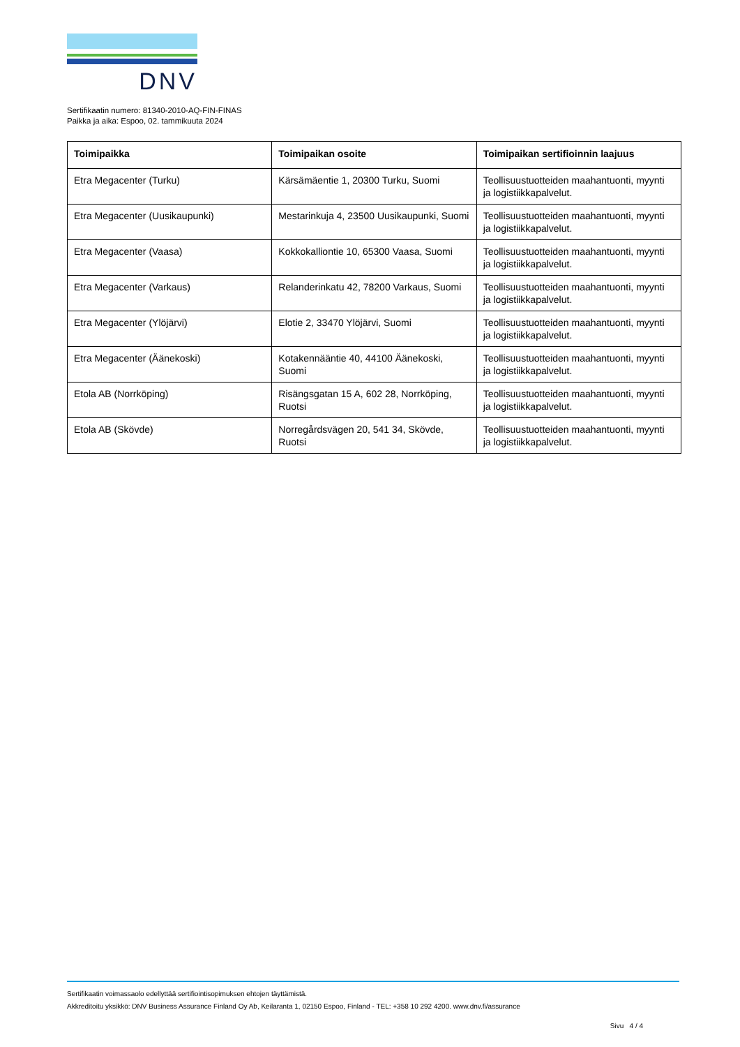DNV
Sertifikaatin numero: 81340-2010-AQ-FIN-FINAS
Paikka ja aika: Espoo, 02. tammikuuta 2024
| Toimipaikka | Toimipaikan osoite | Toimipaikan sertifioinnin laajuus |
| --- | --- | --- |
| Etra Megacenter (Turku) | Kärsämäentie 1, 20300 Turku, Suomi | Teollisuustuotteiden maahantuonti, myynti ja logistiikkapalvelut. |
| Etra Megacenter (Uusikaupunki) | Mestarinkuja 4, 23500 Uusikaupunki, Suomi | Teollisuustuotteiden maahantuonti, myynti ja logistiikkapalvelut. |
| Etra Megacenter (Vaasa) | Kokkokalliontie 10, 65300 Vaasa, Suomi | Teollisuustuotteiden maahantuonti, myynti ja logistiikkapalvelut. |
| Etra Megacenter (Varkaus) | Relanderinkatu 42, 78200 Varkaus, Suomi | Teollisuustuotteiden maahantuonti, myynti ja logistiikkapalvelut. |
| Etra Megacenter (Ylöjärvi) | Elotie 2, 33470 Ylöjärvi, Suomi | Teollisuustuotteiden maahantuonti, myynti ja logistiikkapalvelut. |
| Etra Megacenter (Äänekoski) | Kotakennääntie 40, 44100 Äänekoski, Suomi | Teollisuustuotteiden maahantuonti, myynti ja logistiikkapalvelut. |
| Etola AB (Norrköping) | Risängsgatan 15 A, 602 28, Norrköping, Ruotsi | Teollisuustuotteiden maahantuonti, myynti ja logistiikkapalvelut. |
| Etola AB (Skövde) | Norregårdsvägen 20, 541 34, Skövde, Ruotsi | Teollisuustuotteiden maahantuonti, myynti ja logistiikkapalvelut. |
Sertifikaatin voimassaolo edellyttää sertifiointisopimuksen ehtojen täyttämistä.
Akkreditoitu yksikkö: DNV Business Assurance Finland Oy Ab, Keilaranta 1, 02150 Espoo, Finland - TEL: +358 10 292 4200. www.dnv.fi/assurance
Sivu 4 / 4